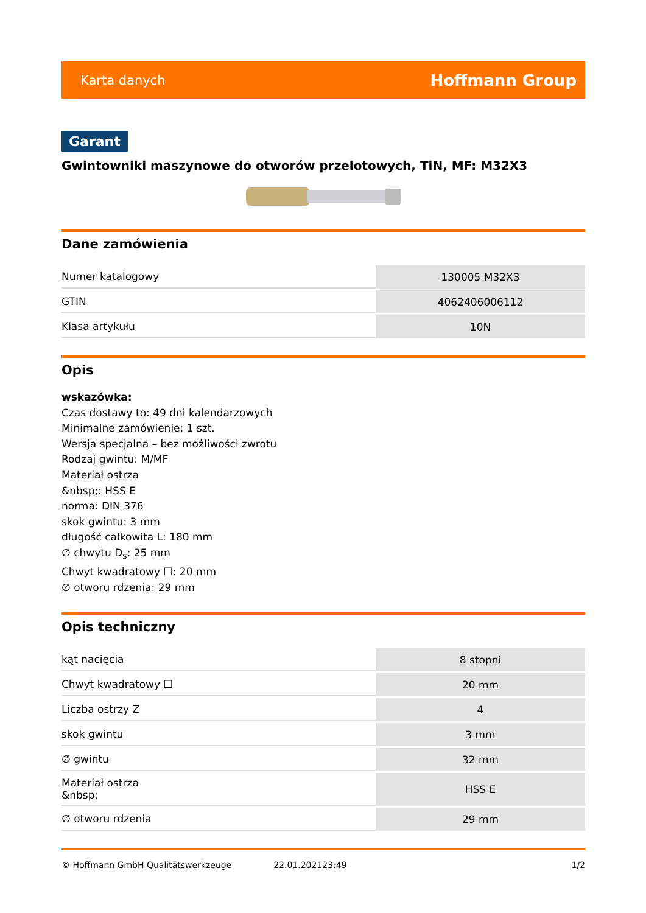Karta danych Hoffmann Group
Garant
Gwintowniki maszynowe do otworów przelotowych, TiN, MF: M32X3
Dane zamówienia
| Numer katalogowy | 130005 M32X3 |
| GTIN | 4062406006112 |
| Klasa artykułu | 10N |
Opis
wskazówka:
Czas dostawy to: 49 dni kalendarzowych
Minimalne zamówienie: 1 szt.
Wersja specjalna – bez możliwości zwrotu
Rodzaj gwintu: M/MF
Materiał ostrza
&nbsp;: HSS E
norma: DIN 376
skok gwintu: 3 mm
długość całkowita L: 180 mm
∅ chwytu D<sub>s</sub>: 25 mm
Chwyt kwadratowy ☐: 20 mm
∅ otworu rdzenia: 29 mm
Opis techniczny
| kąt nacięcia | 8 stopni |
| Chwyt kwadratowy ☐ | 20 mm |
| Liczba ostrzy Z | 4 |
| skok gwintu | 3 mm |
| ∅ gwintu | 32 mm |
| Materiał ostrza &nbsp; | HSS E |
| ∅ otworu rdzenia | 29 mm |
© Hoffmann GmbH Qualitätswerkzeuge 22.01.202123:49 1/2